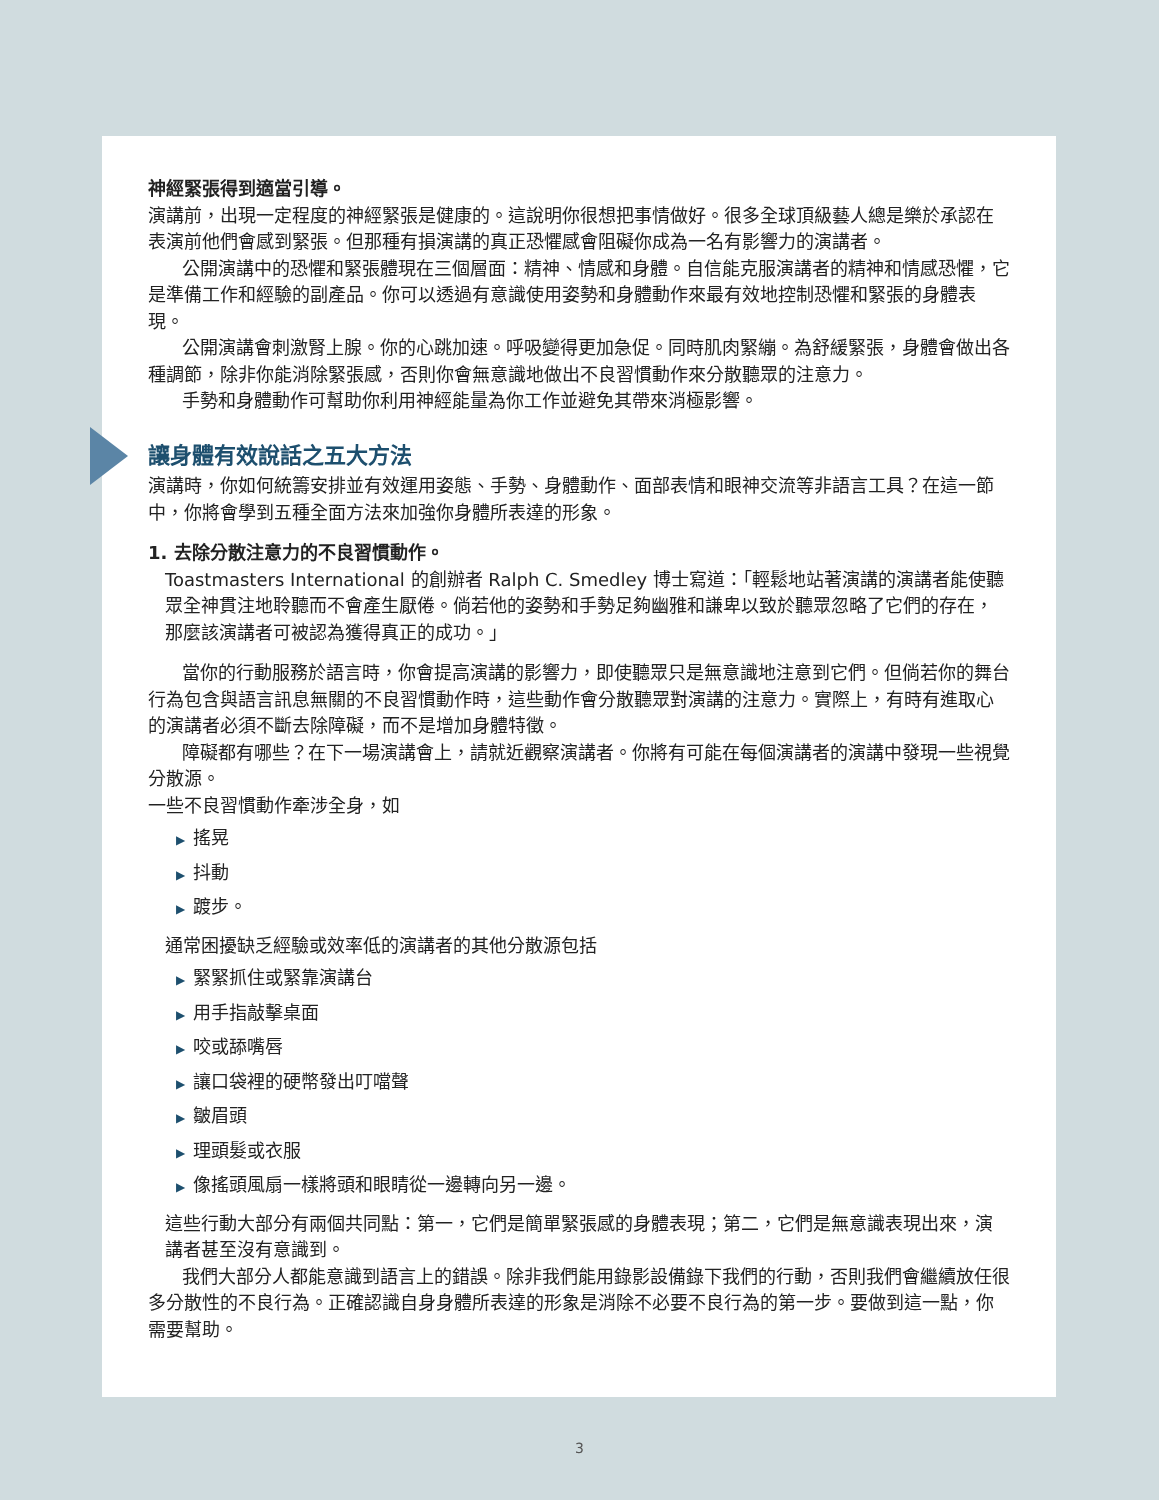神經緊張得到適當引導。
演講前，出現一定程度的神經緊張是健康的。這說明你很想把事情做好。很多全球頂級藝人總是樂於承認在表演前他們會感到緊張。但那種有損演講的真正恐懼感會阻礙你成為一名有影響力的演講者。
公開演講中的恐懼和緊張體現在三個層面：精神、情感和身體。自信能克服演講者的精神和情感恐懼，它是準備工作和經驗的副產品。你可以透過有意識使用姿勢和身體動作來最有效地控制恐懼和緊張的身體表現。
公開演講會刺激腎上腺。你的心跳加速。呼吸變得更加急促。同時肌肉緊繃。為舒緩緊張，身體會做出各種調節，除非你能消除緊張感，否則你會無意識地做出不良習慣動作來分散聽眾的注意力。
手勢和身體動作可幫助你利用神經能量為你工作並避免其帶來消極影響。
讓身體有效說話之五大方法
演講時，你如何統籌安排並有效運用姿態、手勢、身體動作、面部表情和眼神交流等非語言工具？在這一節中，你將會學到五種全面方法來加強你身體所表達的形象。
1. 去除分散注意力的不良習慣動作。
Toastmasters International 的創辦者 Ralph C. Smedley 博士寫道：「輕鬆地站著演講的演講者能使聽眾全神貫注地聆聽而不會產生厭倦。倘若他的姿勢和手勢足夠幽雅和謙卑以致於聽眾忽略了它們的存在，那麼該演講者可被認為獲得真正的成功。」
當你的行動服務於語言時，你會提高演講的影響力，即使聽眾只是無意識地注意到它們。但倘若你的舞台行為包含與語言訊息無關的不良習慣動作時，這些動作會分散聽眾對演講的注意力。實際上，有時有進取心的演講者必須不斷去除障礙，而不是增加身體特徵。
障礙都有哪些？在下一場演講會上，請就近觀察演講者。你將有可能在每個演講者的演講中發現一些視覺分散源。
一些不良習慣動作牽涉全身，如
▶ 搖晃
▶ 抖動
▶ 踱步。
通常困擾缺乏經驗或效率低的演講者的其他分散源包括
▶ 緊緊抓住或緊靠演講台
▶ 用手指敲擊桌面
▶ 咬或舔嘴唇
▶ 讓口袋裡的硬幣發出叮噹聲
▶ 皺眉頭
▶ 理頭髮或衣服
▶ 像搖頭風扇一樣將頭和眼睛從一邊轉向另一邊。
這些行動大部分有兩個共同點：第一，它們是簡單緊張感的身體表現；第二，它們是無意識表現出來，演講者甚至沒有意識到。
我們大部分人都能意識到語言上的錯誤。除非我們能用錄影設備錄下我們的行動，否則我們會繼續放任很多分散性的不良行為。正確認識自身身體所表達的形象是消除不必要不良行為的第一步。要做到這一點，你需要幫助。
3